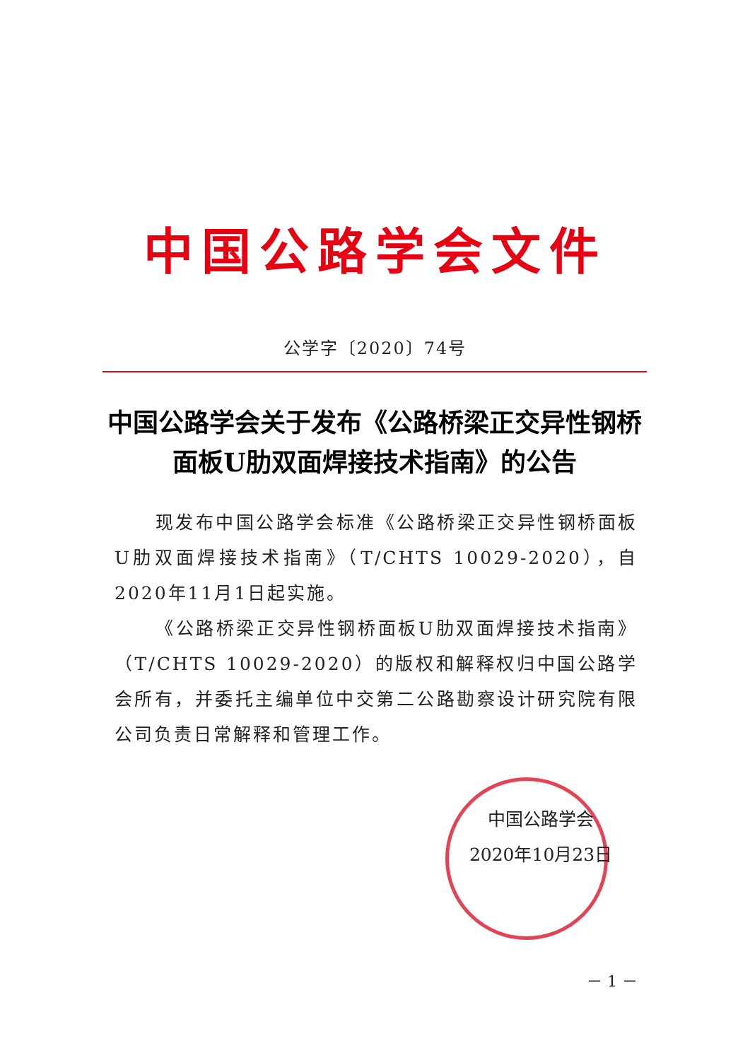中国公路学会文件
公学字〔2020〕74号
中国公路学会关于发布《公路桥梁正交异性钢桥面板U肋双面焊接技术指南》的公告
现发布中国公路学会标准《公路桥梁正交异性钢桥面板U肋双面焊接技术指南》（T/CHTS 10029-2020），自2020年11月1日起实施。
《公路桥梁正交异性钢桥面板U肋双面焊接技术指南》（T/CHTS 10029-2020）的版权和解释权归中国公路学会所有，并委托主编单位中交第二公路勘察设计研究院有限公司负责日常解释和管理工作。
中国公路学会
2020年10月23日
－ 1 －